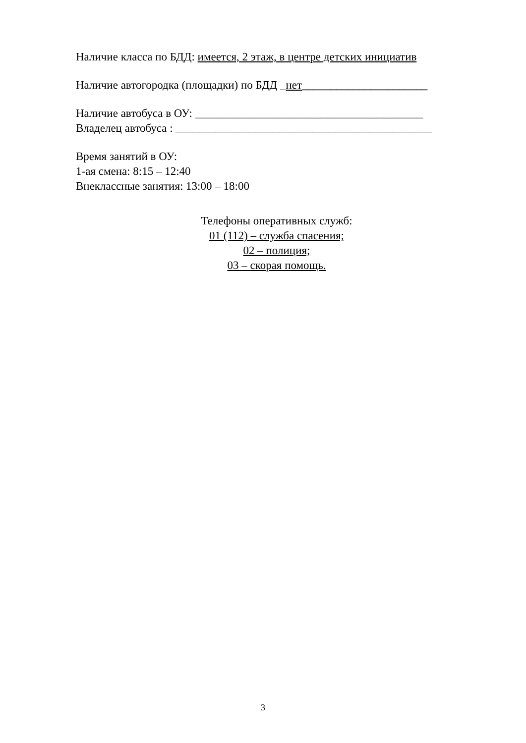Наличие класса по БДД: имеется, 2 этаж, в центре детских инициатив
Наличие автогородка (площадки) по БДД _нет______________________
Наличие автобуса в ОУ: ________________________________________
Владелец автобуса : _____________________________________________
Время занятий в ОУ:
1-ая смена: 8:15 – 12:40
Внеклассные занятия: 13:00 – 18:00
Телефоны оперативных служб:
01 (112) – служба спасения;
02 – полиция;
03 – скорая помощь.
3